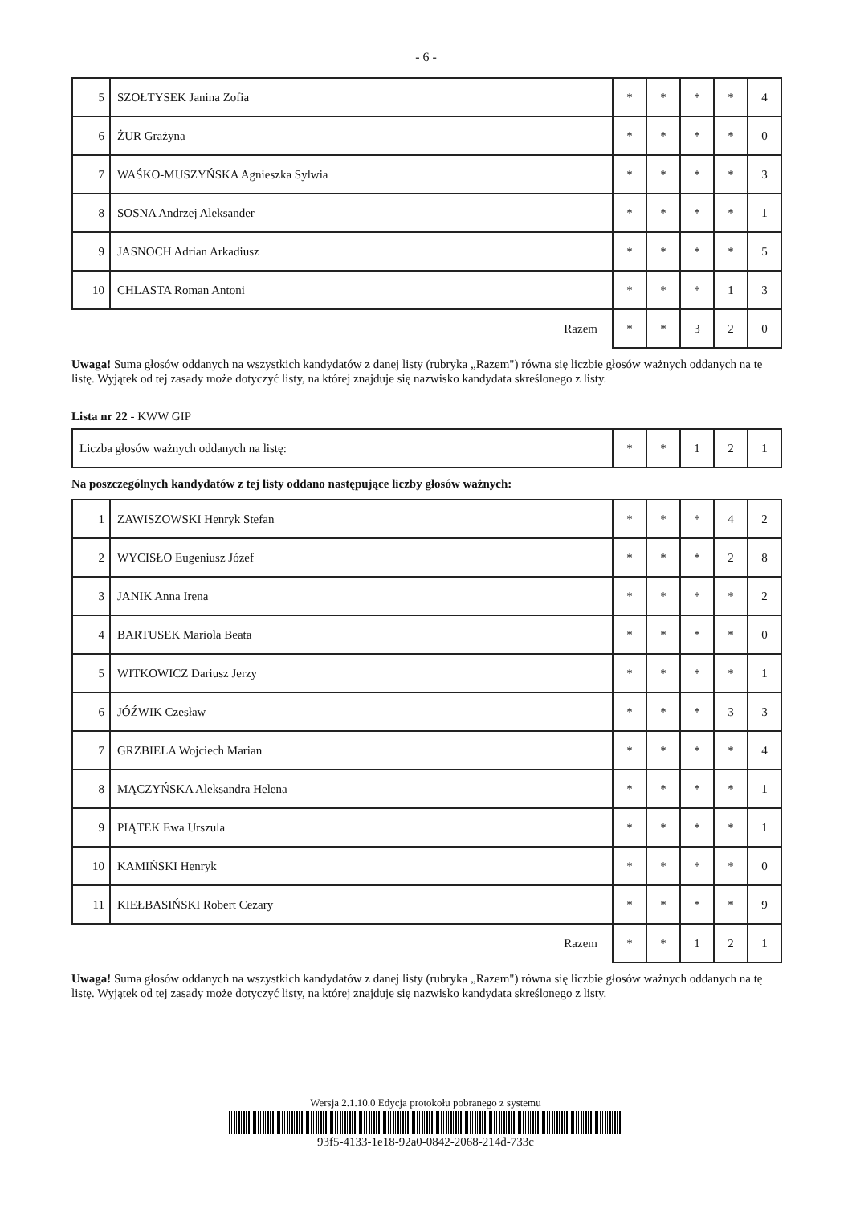- 6 -
| 5 | SZOŁTYSEK Janina Zofia | * | * | * | * | 4 |
| 6 | ŻUR Grażyna | * | * | * | * | 0 |
| 7 | WAŚKO-MUSZYŃSKA Agnieszka Sylwia | * | * | * | * | 3 |
| 8 | SOSNA Andrzej Aleksander | * | * | * | * | 1 |
| 9 | JASNOCH Adrian Arkadiusz | * | * | * | * | 5 |
| 10 | CHLASTA Roman Antoni | * | * | * | 1 | 3 |
| Razem | | * | * | 3 | 2 | 0 |
Uwaga! Suma głosów oddanych na wszystkich kandydatów z danej listy (rubryka „Razem") równa się liczbie głosów ważnych oddanych na tę listę. Wyjątek od tej zasady może dotyczyć listy, na której znajduje się nazwisko kandydata skreślonego z listy.
Lista nr 22 - KWW GIP
| Liczba głosów ważnych oddanych na listę: | * | * | 1 | 2 | 1 |
Na poszczególnych kandydatów z tej listy oddano następujące liczby głosów ważnych:
| 1 | ZAWISZOWSKI Henryk Stefan | * | * | * | 4 | 2 |
| 2 | WYCISŁO Eugeniusz Józef | * | * | * | 2 | 8 |
| 3 | JANIK Anna Irena | * | * | * | * | 2 |
| 4 | BARTUSEK Mariola Beata | * | * | * | * | 0 |
| 5 | WITKOWICZ Dariusz Jerzy | * | * | * | * | 1 |
| 6 | JÓŹWIK Czesław | * | * | * | 3 | 3 |
| 7 | GRZBIELA Wojciech Marian | * | * | * | * | 4 |
| 8 | MĄCZYŃSKA Aleksandra Helena | * | * | * | * | 1 |
| 9 | PIĄTEK Ewa Urszula | * | * | * | * | 1 |
| 10 | KAMIŃSKI Henryk | * | * | * | * | 0 |
| 11 | KIEŁBASIŃSKI Robert Cezary | * | * | * | * | 9 |
| Razem | | * | * | 1 | 2 | 1 |
Uwaga! Suma głosów oddanych na wszystkich kandydatów z danej listy (rubryka „Razem") równa się liczbie głosów ważnych oddanych na tę listę. Wyjątek od tej zasady może dotyczyć listy, na której znajduje się nazwisko kandydata skreślonego z listy.
Wersja 2.1.10.0 Edycja protokołu pobranego z systemu
93f5-4133-1e18-92a0-0842-2068-214d-733c